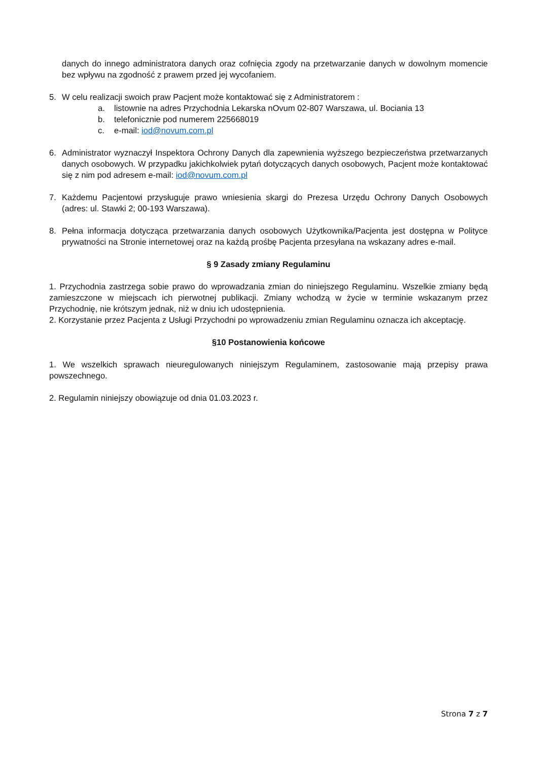danych do innego administratora danych oraz cofnięcia zgody na przetwarzanie danych w dowolnym momencie bez wpływu na zgodność z prawem przed jej wycofaniem.
5. W celu realizacji swoich praw Pacjent może kontaktować się z Administratorem :
a. listownie na adres Przychodnia Lekarska nOvum 02-807 Warszawa, ul. Bociania 13
b. telefonicznie pod numerem 225668019
c. e-mail: iod@novum.com.pl
6. Administrator wyznaczył Inspektora Ochrony Danych dla zapewnienia wyższego bezpieczeństwa przetwarzanych danych osobowych. W przypadku jakichkolwiek pytań dotyczących danych osobowych, Pacjent może kontaktować się z nim pod adresem e-mail: iod@novum.com.pl
7. Każdemu Pacjentowi przysługuje prawo wniesienia skargi do Prezesa Urzędu Ochrony Danych Osobowych (adres: ul. Stawki 2; 00-193 Warszawa).
8. Pełna informacja dotycząca przetwarzania danych osobowych Użytkownika/Pacjenta jest dostępna w Polityce prywatności na Stronie internetowej oraz na każdą prośbę Pacjenta przesyłana na wskazany adres e-mail.
§ 9 Zasady zmiany Regulaminu
1. Przychodnia zastrzega sobie prawo do wprowadzania zmian do niniejszego Regulaminu. Wszelkie zmiany będą zamieszczone w miejscach ich pierwotnej publikacji. Zmiany wchodzą w życie w terminie wskazanym przez Przychodnię, nie krótszym jednak, niż w dniu ich udostępnienia.
2. Korzystanie przez Pacjenta z Usługi Przychodni po wprowadzeniu zmian Regulaminu oznacza ich akceptację.
§10 Postanowienia końcowe
1. We wszelkich sprawach nieuregulowanych niniejszym Regulaminem, zastosowanie mają przepisy prawa powszechnego.
2. Regulamin niniejszy obowiązuje od dnia 01.03.2023 r.
Strona 7 z 7